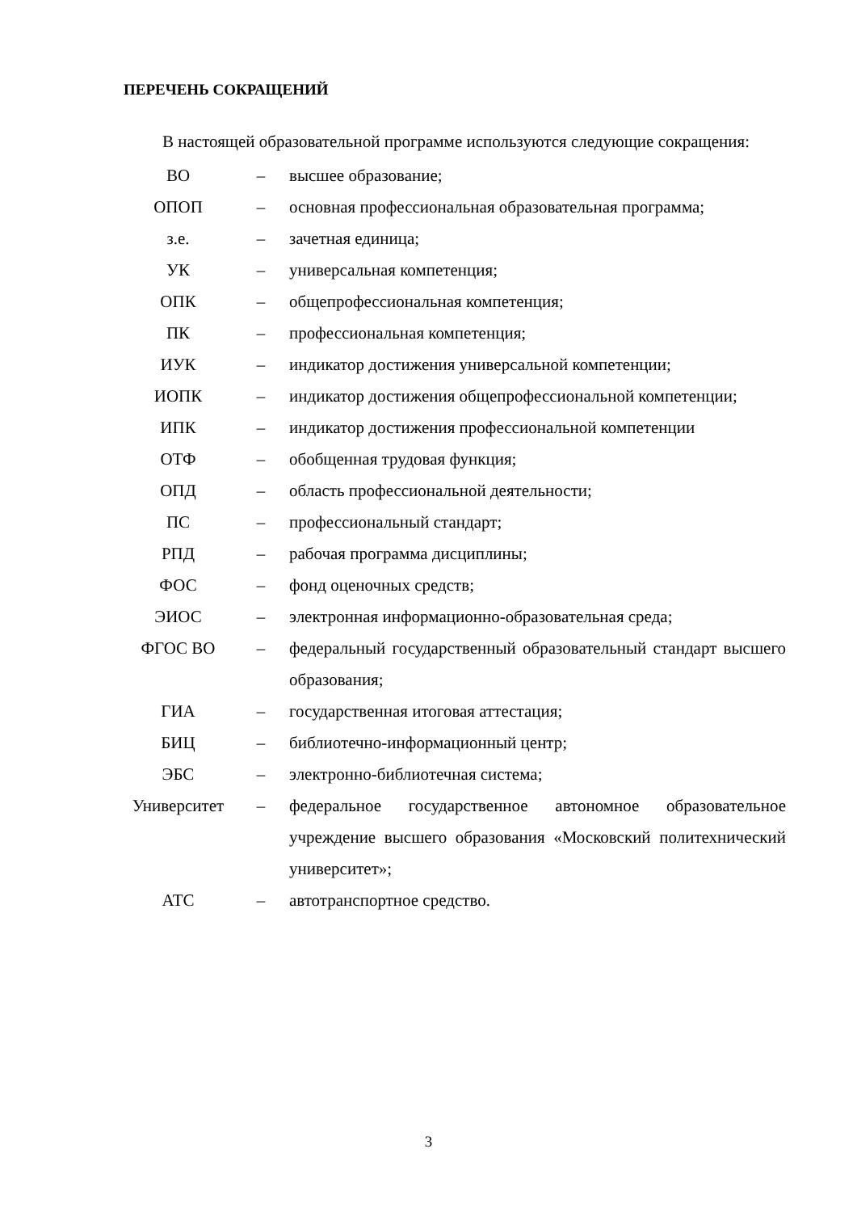ПЕРЕЧЕНЬ СОКРАЩЕНИЙ
В настоящей образовательной программе используются следующие сокращения:
| ВО | – | высшее образование; |
| ОПОП | – | основная профессиональная образовательная программа; |
| з.е. | – | зачетная единица; |
| УК | – | универсальная компетенция; |
| ОПК | – | общепрофессиональная компетенция; |
| ПК | – | профессиональная компетенция; |
| ИУК | – | индикатор достижения универсальной компетенции; |
| ИОПК | – | индикатор достижения общепрофессиональной компетенции; |
| ИПК | – | индикатор достижения профессиональной компетенции |
| ОТФ | – | обобщенная трудовая функция; |
| ОПД | – | область профессиональной деятельности; |
| ПС | – | профессиональный стандарт; |
| РПД | – | рабочая программа дисциплины; |
| ФОС | – | фонд оценочных средств; |
| ЭИОС | – | электронная информационно-образовательная среда; |
| ФГОС ВО | – | федеральный государственный образовательный стандарт высшего образования; |
| ГИА | – | государственная итоговая аттестация; |
| БИЦ | – | библиотечно-информационный центр; |
| ЭБС | – | электронно-библиотечная система; |
| Университет | – | федеральное государственное автономное образовательное учреждение высшего образования «Московский политехнический университет»; |
| АТС | – | автотранспортное средство. |
3